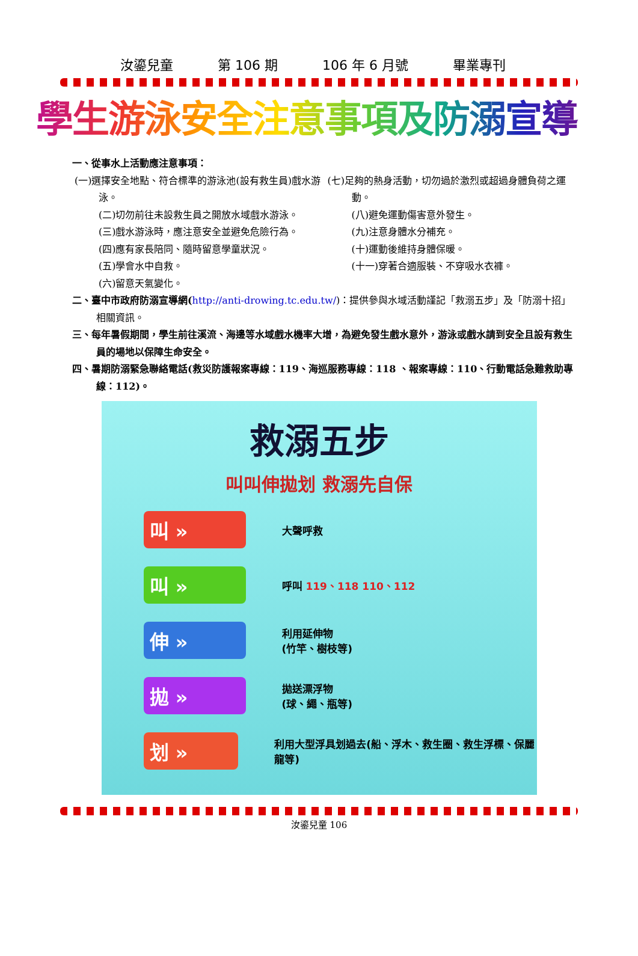汝鎏兒童 第 106 期 106 年 6 月號 畢業專刊
學生游泳安全注意事項及防溺宣導
一、從事水上活動應注意事項：
(一)選擇安全地點、符合標準的游泳池(設有救生員)戲水游泳。
(二)切勿前往未設救生員之開放水域戲水游泳。
(三)戲水游泳時，應注意安全並避免危險行為。
(四)應有家長陪同、隨時留意學童狀況。
(五)學會水中自救。
(六)留意天氣變化。
(七)足夠的熱身活動，切勿過於激烈或超過身體負荷之運動。
(八)避免運動傷害意外發生。
(九)注意身體水分補充。
(十)運動後維持身體保暖。
(十一)穿著合適服裝、不穿吸水衣褲。
二、臺中市政府防溺宣導網(http://anti-drowing.tc.edu.tw/)：提供參與水域活動謹記「救溺五步」及「防溺十招」相關資訊。
三、每年暑假期間，學生前往溪流、海邊等水域戲水機率大增，為避免發生戲水意外，游泳或戲水請到安全且設有救生員的場地以保障生命安全。
四、暑期防溺緊急聯絡電話(救災防護報案專線：119、海巡服務專線：118 、報案專線：110、行動電話急難救助專線：112)。
救溺五步
叫叫伸拋划 救溺先自保
叫 » 大聲呼救
叫 » 呼叫 119、118 110、112
伸 » 利用延伸物
(竹竿、樹枝等)
拋 » 拋送漂浮物
(球、繩、瓶等)
划 » 利用大型浮具划過去(船、浮木、救生圈、救生浮標、保麗龍等)
汝鎏兒童 106